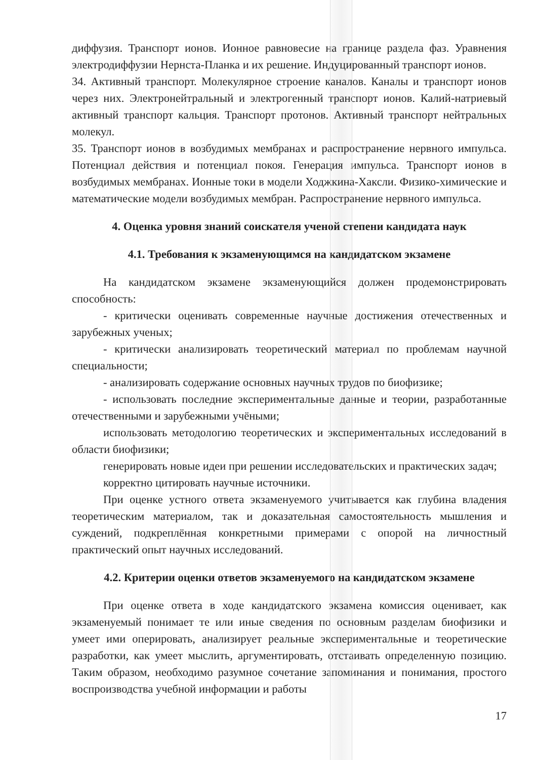диффузия. Транспорт ионов. Ионное равновесие на границе раздела фаз. Уравнения электродиффузии Нернста-Планка и их решение. Индуцированный транспорт ионов.
34. Активный транспорт. Молекулярное строение каналов. Каналы и транспорт ионов через них. Электронейтральный и электрогенный транспорт ионов. Калий-натриевый активный транспорт кальция. Транспорт протонов. Активный транспорт нейтральных молекул.
35. Транспорт ионов в возбудимых мембранах и распространение нервного импульса. Потенциал действия и потенциал покоя. Генерация импульса. Транспорт ионов в возбудимых мембранах. Ионные токи в модели Ходжкина-Хаксли. Физико-химические и математические модели возбудимых мембран. Распространение нервного импульса.
4. Оценка уровня знаний соискателя ученой степени кандидата наук
4.1. Требования к экзаменующимся на кандидатском экзамене
На кандидатском экзамене экзаменующийся должен продемонстрировать способность:
- критически оценивать современные научные достижения отечественных и зарубежных ученых;
- критически анализировать теоретический материал по проблемам научной специальности;
- анализировать содержание основных научных трудов по биофизике;
- использовать последние экспериментальные данные и теории, разработанные отечественными и зарубежными учёными;
использовать методологию теоретических и экспериментальных исследований в области биофизики;
генерировать новые идеи при решении исследовательских и практических задач;
корректно цитировать научные источники.
При оценке устного ответа экзаменуемого учитывается как глубина владения теоретическим материалом, так и доказательная самостоятельность мышления и суждений, подкреплённая конкретными примерами с опорой на личностный практический опыт научных исследований.
4.2. Критерии оценки ответов экзаменуемого на кандидатском экзамене
При оценке ответа в ходе кандидатского экзамена комиссия оценивает, как экзаменуемый понимает те или иные сведения по основным разделам биофизики и умеет ими оперировать, анализирует реальные экспериментальные и теоретические разработки, как умеет мыслить, аргументировать, отстаивать определенную позицию. Таким образом, необходимо разумное сочетание запоминания и понимания, простого воспроизводства учебной информации и работы
17